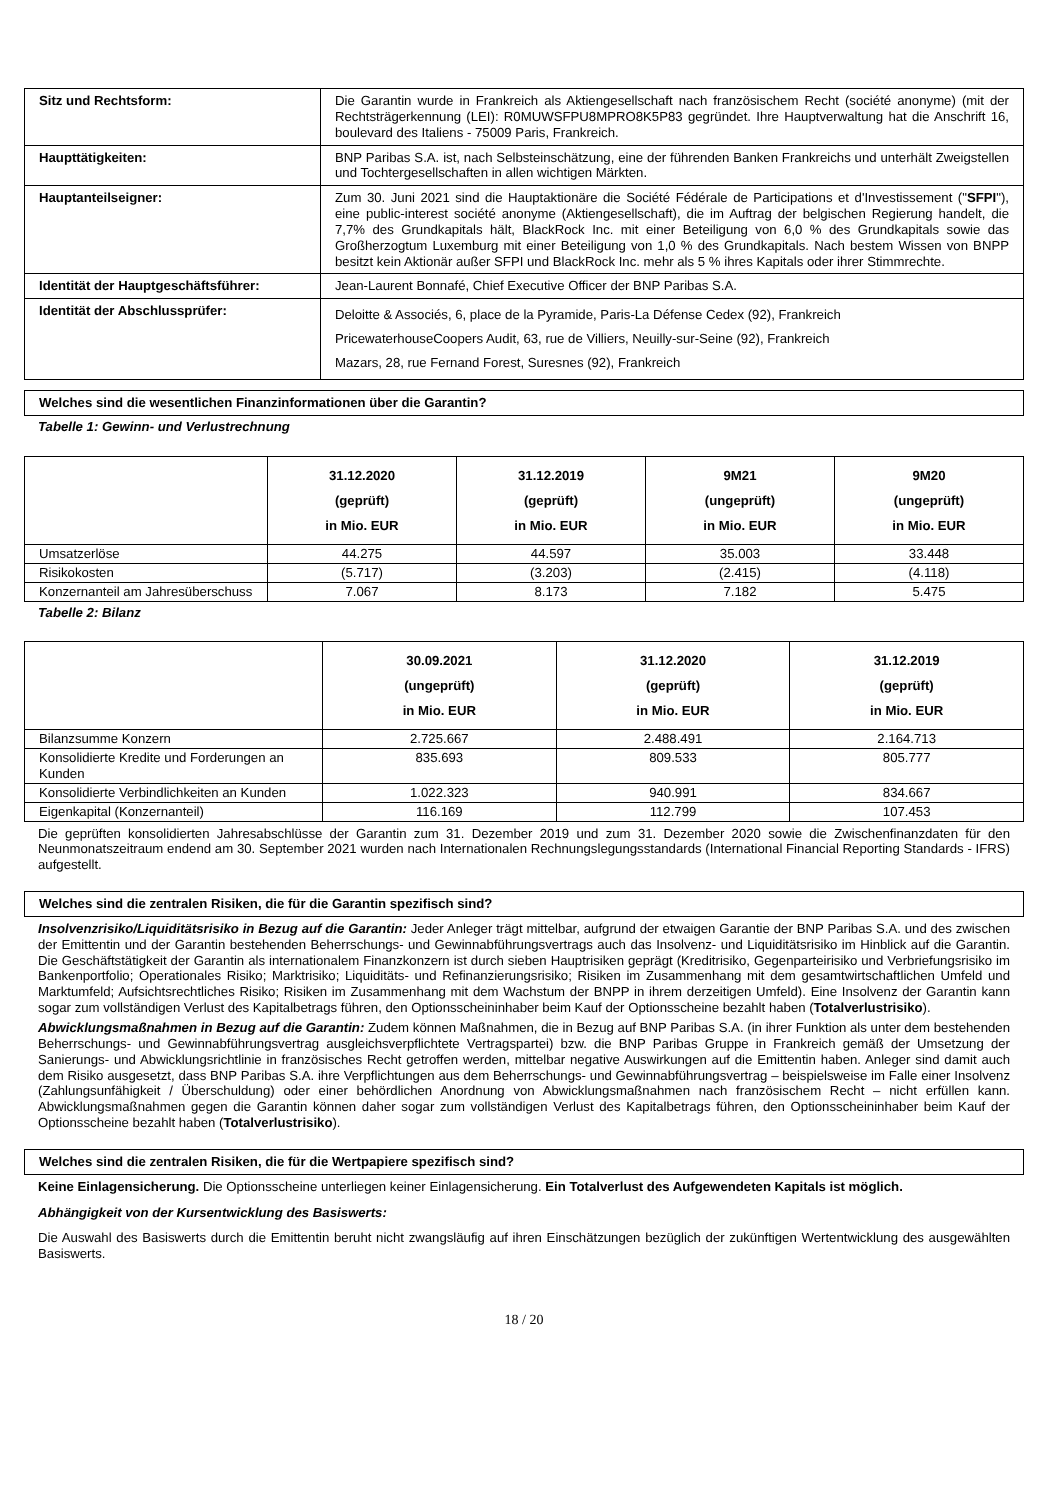| Sitz und Rechtsform: | Die Garantin wurde in Frankreich als Aktiengesellschaft nach französischem Recht (société anonyme) (mit der Rechtsträgerkennung (LEI): R0MUWSFPU8MPRO8K5P83 gegründet. Ihre Hauptverwaltung hat die Anschrift 16, boulevard des Italiens - 75009 Paris, Frankreich. |
| Haupttätigkeiten: | BNP Paribas S.A. ist, nach Selbsteinschätzung, eine der führenden Banken Frankreichs und unterhält Zweigstellen und Tochtergesellschaften in allen wichtigen Märkten. |
| Hauptanteilseigner: | Zum 30. Juni 2021 sind die Hauptaktionäre die Société Fédérale de Participations et d'Investissement (" SFPI "), eine public-interest société anonyme (Aktiengesellschaft), die im Auftrag der belgischen Regierung handelt, die 7,7% des Grundkapitals hält, BlackRock Inc. mit einer Beteiligung von 6,0 % des Grundkapitals sowie das Großherzogtum Luxemburg mit einer Beteiligung von 1,0 % des Grundkapitals. Nach bestem Wissen von BNPP besitzt kein Aktionär außer SFPI und BlackRock Inc. mehr als 5 % ihres Kapitals oder ihrer Stimmrechte. |
| Identität der Hauptgeschäftsführer: | Jean-Laurent Bonnafé, Chief Executive Officer der BNP Paribas S.A. |
| Identität der Abschlussprüfer: | Deloitte & Associés, 6, place de la Pyramide, Paris-La Défense Cedex (92), Frankreich PricewaterhouseCoopers Audit, 63, rue de Villiers, Neuilly-sur-Seine (92), Frankreich Mazars, 28, rue Fernand Forest, Suresnes (92), Frankreich |
Welches sind die wesentlichen Finanzinformationen über die Garantin?
Tabelle 1: Gewinn- und Verlustrechnung
| | 31.12.2020 (geprüft) in Mio. EUR | 31.12.2019 (geprüft) in Mio. EUR | 9M21 (ungeprüft) in Mio. EUR | 9M20 (ungeprüft) in Mio. EUR |
| --- | --- | --- | --- | --- |
| Umsatzerlöse | 44.275 | 44.597 | 35.003 | 33.448 |
| Risikokosten | (5.717) | (3.203) | (2.415) | (4.118) |
| Konzernanteil am Jahresüberschuss | 7.067 | 8.173 | 7.182 | 5.475 |
Tabelle 2: Bilanz
| | 30.09.2021 (ungeprüft) in Mio. EUR | 31.12.2020 (geprüft) in Mio. EUR | 31.12.2019 (geprüft) in Mio. EUR |
| --- | --- | --- | --- |
| Bilanzsumme Konzern | 2.725.667 | 2.488.491 | 2.164.713 |
| Konsolidierte Kredite und Forderungen an Kunden | 835.693 | 809.533 | 805.777 |
| Konsolidierte Verbindlichkeiten an Kunden | 1.022.323 | 940.991 | 834.667 |
| Eigenkapital (Konzernanteil) | 116.169 | 112.799 | 107.453 |
Die geprüften konsolidierten Jahresabschlüsse der Garantin zum 31. Dezember 2019 und zum 31. Dezember 2020 sowie die Zwischenfinanzdaten für den Neunmonatszeitraum endend am 30. September 2021 wurden nach Internationalen Rechnungslegungsstandards (International Financial Reporting Standards - IFRS) aufgestellt.
Welches sind die zentralen Risiken, die für die Garantin spezifisch sind?
Insolvenzrisiko/Liquiditätsrisiko in Bezug auf die Garantin: Jeder Anleger trägt mittelbar, aufgrund der etwaigen Garantie der BNP Paribas S.A. und des zwischen der Emittentin und der Garantin bestehenden Beherrschungs- und Gewinnabführungsvertrags auch das Insolvenz- und Liquiditätsrisiko im Hinblick auf die Garantin. Die Geschäftstätigkeit der Garantin als internationalem Finanzkonzern ist durch sieben Hauptrisiken geprägt (Kreditrisiko, Gegenparteirisiko und Verbriefungsrisiko im Bankenportfolio; Operationales Risiko; Marktrisiko; Liquiditäts- und Refinanzierungsrisiko; Risiken im Zusammenhang mit dem gesamtwirtschaftlichen Umfeld und Marktumfeld; Aufsichtsrechtliches Risiko; Risiken im Zusammenhang mit dem Wachstum der BNPP in ihrem derzeitigen Umfeld). Eine Insolvenz der Garantin kann sogar zum vollständigen Verlust des Kapitalbetrags führen, den Optionsscheininhaber beim Kauf der Optionsscheine bezahlt haben (Totalverlustrisiko).
Abwicklungsmaßnahmen in Bezug auf die Garantin: Zudem können Maßnahmen, die in Bezug auf BNP Paribas S.A. (in ihrer Funktion als unter dem bestehenden Beherrschungs- und Gewinnabführungsvertrag ausgleichsverpflichtete Vertragspartei) bzw. die BNP Paribas Gruppe in Frankreich gemäß der Umsetzung der Sanierungs- und Abwicklungsrichtlinie in französisches Recht getroffen werden, mittelbar negative Auswirkungen auf die Emittentin haben. Anleger sind damit auch dem Risiko ausgesetzt, dass BNP Paribas S.A. ihre Verpflichtungen aus dem Beherrschungs- und Gewinnabführungsvertrag – beispielsweise im Falle einer Insolvenz (Zahlungsunfähigkeit / Überschuldung) oder einer behördlichen Anordnung von Abwicklungsmaßnahmen nach französischem Recht – nicht erfüllen kann. Abwicklungsmaßnahmen gegen die Garantin können daher sogar zum vollständigen Verlust des Kapitalbetrags führen, den Optionsscheininhaber beim Kauf der Optionsscheine bezahlt haben (Totalverlustrisiko).
Welches sind die zentralen Risiken, die für die Wertpapiere spezifisch sind?
Keine Einlagensicherung. Die Optionsscheine unterliegen keiner Einlagensicherung. Ein Totalverlust des Aufgewendeten Kapitals ist möglich.
Abhängigkeit von der Kursentwicklung des Basiswerts:
Die Auswahl des Basiswerts durch die Emittentin beruht nicht zwangsläufig auf ihren Einschätzungen bezüglich der zukünftigen Wertentwicklung des ausgewählten Basiswerts.
18 / 20